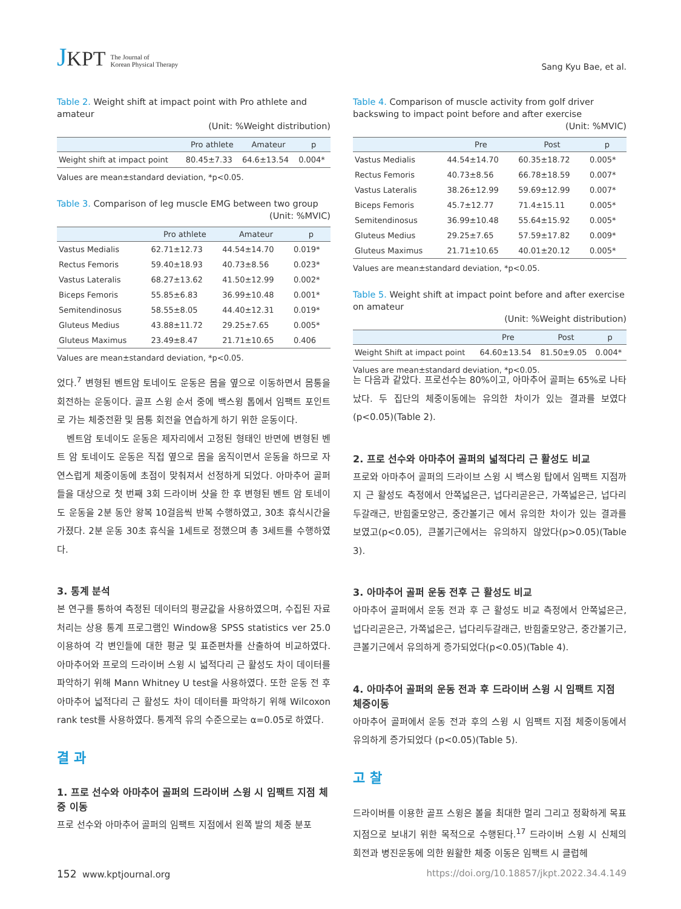JKPT The Journal of
Korean Physical Therapy
Sang Kyu Bae, et al.
Table 2. Weight shift at impact point with Pro athlete and amateur
(Unit: %Weight distribution)
| | Pro athlete | Amateur | p |
| --- | --- | --- | --- |
| Weight shift at impact point | 80.45±7.33 | 64.6±13.54 | 0.004* |
Values are mean±standard deviation, *p<0.05.
Table 3. Comparison of leg muscle EMG between two group
(Unit: %MVIC)
| | Pro athlete | Amateur | p |
| --- | --- | --- | --- |
| Vastus Medialis | 62.71±12.73 | 44.54±14.70 | 0.019* |
| Rectus Femoris | 59.40±18.93 | 40.73±8.56 | 0.023* |
| Vastus Lateralis | 68.27±13.62 | 41.50±12.99 | 0.002* |
| Biceps Femoris | 55.85±6.83 | 36.99±10.48 | 0.001* |
| Semitendinosus | 58.55±8.05 | 44.40±12.31 | 0.019* |
| Gluteus Medius | 43.88±11.72 | 29.25±7.65 | 0.005* |
| Gluteus Maximus | 23.49±8.47 | 21.71±10.65 | 0.406 |
Values are mean±standard deviation, *p<0.05.
Table 4. Comparison of muscle activity from golf driver backswing to impact point before and after exercise
(Unit: %MVIC)
| | Pre | Post | p |
| --- | --- | --- | --- |
| Vastus Medialis | 44.54±14.70 | 60.35±18.72 | 0.005* |
| Rectus Femoris | 40.73±8.56 | 66.78±18.59 | 0.007* |
| Vastus Lateralis | 38.26±12.99 | 59.69±12.99 | 0.007* |
| Biceps Femoris | 45.7±12.77 | 71.4±15.11 | 0.005* |
| Semitendinosus | 36.99±10.48 | 55.64±15.92 | 0.005* |
| Gluteus Medius | 29.25±7.65 | 57.59±17.82 | 0.009* |
| Gluteus Maximus | 21.71±10.65 | 40.01±20.12 | 0.005* |
Values are mean±standard deviation, *p<0.05.
Table 5. Weight shift at impact point before and after exercise on amateur
(Unit: %Weight distribution)
| | Pre | Post | p |
| --- | --- | --- | --- |
| Weight Shift at impact point | 64.60±13.54 | 81.50±9.05 | 0.004* |
Values are mean±standard deviation, *p<0.05.
었다.<sup>7</sup> 변형된 벤트암 토네이도 운동은 몸을 옆으로 이동하면서 몸통을 회전하는 운동이다. 골프 스윙 순서 중에 백스윙 톱에서 임팩트 포인트로 가는 체중전환 및 몸통 회전을 연습하게 하기 위한 운동이다.
벤트암 토네이도 운동은 제자리에서 고정된 형태인 반면에 변형된 벤트 암 토네이도 운동은 직접 옆으로 몸을 움직이면서 운동을 하므로 자연스럽게 체중이동에 초점이 맞춰져서 선정하게 되었다. 아마추어 골퍼들을 대상으로 첫 번째 3회 드라이버 샷을 한 후 변형된 벤트 암 토네이도 운동을 2분 동안 왕복 10걸음씩 반복 수행하였고, 30초 휴식시간을 가졌다. 2분 운동 30초 휴식을 1세트로 정했으며 총 3세트를 수행하였다.
3. 통계 분석
본 연구를 통하여 측정된 데이터의 평균값을 사용하였으며, 수집된 자료처리는 상용 통계 프로그램인 Window용 SPSS statistics ver 25.0 이용하여 각 변인들에 대한 평균 및 표준편차를 산출하여 비교하였다. 아마추어와 프로의 드라이버 스윙 시 넓적다리 근 활성도 차이 데이터를 파악하기 위해 Mann Whitney U test을 사용하였다. 또한 운동 전 후 아마추어 넓적다리 근 활성도 차이 데이터를 파악하기 위해 Wilcoxon rank test를 사용하였다. 통계적 유의 수준으로는 α=0.05로 하였다.
결 과
1. 프로 선수와 아마추어 골퍼의 드라이버 스윙 시 임팩트 지점 체중 이동
프로 선수와 아마추어 골퍼의 임팩트 지점에서 왼쪽 발의 체중 분포
는 다음과 같았다. 프로선수는 80%이고, 아마추어 골퍼는 65%로 나타났다. 두 집단의 체중이동에는 유의한 차이가 있는 결과를 보였다 (p<0.05)(Table 2).
2. 프로 선수와 아마추어 골퍼의 넓적다리 근 활성도 비교
프로와 아마추어 골퍼의 드라이브 스윙 시 백스윙 탑에서 임팩트 지점까지 근 활성도 측정에서 안쪽넓은근, 넙다리곧은근, 가쪽넓은근, 넙다리두갈래근, 반힘줄모양근, 중간볼기근 에서 유의한 차이가 있는 결과를 보였고(p<0.05), 큰볼기근에서는 유의하지 않았다(p>0.05)(Table 3).
3. 아마추어 골퍼 운동 전후 근 활성도 비교
아마추어 골퍼에서 운동 전과 후 근 활성도 비교 측정에서 안쪽넓은근, 넙다리곧은근, 가쪽넓은근, 넙다리두갈래근, 반힘줄모양근, 중간볼기근, 큰볼기근에서 유의하게 증가되었다(p<0.05)(Table 4).
4. 아마추어 골퍼의 운동 전과 후 드라이버 스윙 시 임팩트 지점 체중이동
아마추어 골퍼에서 운동 전과 후의 스윙 시 임팩트 지점 체중이동에서 유의하게 증가되었다 (p<0.05)(Table 5).
고 찰
드라이버를 이용한 골프 스윙은 볼을 최대한 멀리 그리고 정확하게 목표지점으로 보내기 위한 목적으로 수행된다.<sup>17</sup> 드라이버 스윙 시 신체의 회전과 병진운동에 의한 원활한 체중 이동은 임팩트 시 클럽헤
152 www.kptjournal.org https://doi.org/10.18857/jkpt.2022.34.4.149